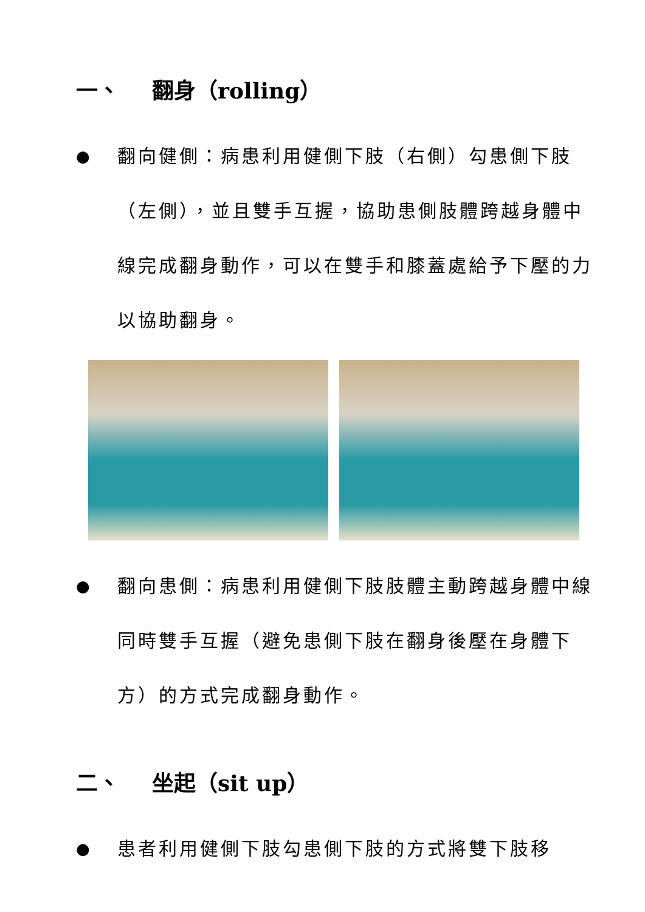一、 翻身（rolling）
●
翻向健側：病患利用健側下肢（右側）勾患側下肢（左側），並且雙手互握，協助患側肢體跨越身體中線完成翻身動作，可以在雙手和膝蓋處給予下壓的力以協助翻身。
●
翻向患側：病患利用健側下肢肢體主動跨越身體中線同時雙手互握（避免患側下肢在翻身後壓在身體下方）的方式完成翻身動作。
二、 坐起（sit up）
●
患者利用健側下肢勾患側下肢的方式將雙下肢移